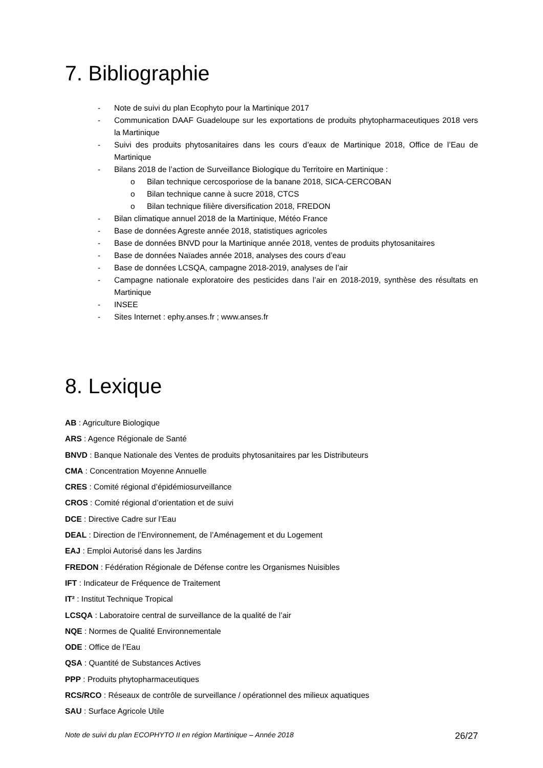7. Bibliographie
- Note de suivi du plan Ecophyto pour la Martinique 2017
- Communication DAAF Guadeloupe sur les exportations de produits phytopharmaceutiques 2018 vers la Martinique
- Suivi des produits phytosanitaires dans les cours d’eaux de Martinique 2018, Office de l’Eau de Martinique
- Bilans 2018 de l’action de Surveillance Biologique du Territoire en Martinique :
o Bilan technique cercosporiose de la banane 2018, SICA-CERCOBAN
o Bilan technique canne à sucre 2018, CTCS
o Bilan technique filière diversification 2018, FREDON
- Bilan climatique annuel 2018 de la Martinique, Météo France
- Base de données Agreste année 2018, statistiques agricoles
- Base de données BNVD pour la Martinique année 2018, ventes de produits phytosanitaires
- Base de données Naïades année 2018, analyses des cours d’eau
- Base de données LCSQA, campagne 2018-2019, analyses de l’air
- Campagne nationale exploratoire des pesticides dans l’air en 2018-2019, synthèse des résultats en Martinique
- INSEE
- Sites Internet : ephy.anses.fr ; www.anses.fr
8. Lexique
AB : Agriculture Biologique
ARS : Agence Régionale de Santé
BNVD : Banque Nationale des Ventes de produits phytosanitaires par les Distributeurs
CMA : Concentration Moyenne Annuelle
CRES : Comité régional d’épidémiosurveillance
CROS : Comité régional d’orientation et de suivi
DCE : Directive Cadre sur l’Eau
DEAL : Direction de l’Environnement, de l’Aménagement et du Logement
EAJ : Emploi Autorisé dans les Jardins
FREDON : Fédération Régionale de Défense contre les Organismes Nuisibles
IFT : Indicateur de Fréquence de Traitement
IT² : Institut Technique Tropical
LCSQA : Laboratoire central de surveillance de la qualité de l’air
NQE : Normes de Qualité Environnementale
ODE : Office de l’Eau
QSA : Quantité de Substances Actives
PPP : Produits phytopharmaceutiques
RCS/RCO : Réseaux de contrôle de surveillance / opérationnel des milieux aquatiques
SAU : Surface Agricole Utile
Note de suivi du plan ECOPHYTO II en région Martinique – Année 2018 26/27